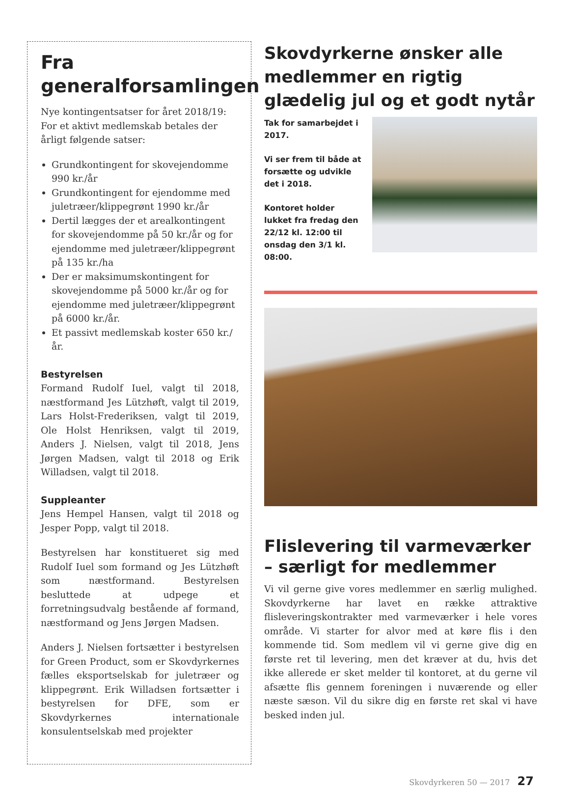Fra generalforsamlingen
Nye kontingentsatser for året 2018/19: For et aktivt medlemskab betales der årligt følgende satser:
Grundkontingent for skovejendomme 990 kr./år
Grundkontingent for ejendomme med juletræer/klippegrønt 1990 kr./år
Dertil lægges der et arealkontingent for skovejendomme på 50 kr./år og for ejendomme med juletræer/klippegrønt på 135 kr./ha
Der er maksimumskontingent for skovejendomme på 5000 kr./år og for ejendomme med juletræer/klippegrønt på 6000 kr./år.
Et passivt medlemskab koster 650 kr./år.
Bestyrelsen
Formand Rudolf Iuel, valgt til 2018, næstformand Jes Lützhøft, valgt til 2019, Lars Holst-Frederiksen, valgt til 2019, Ole Holst Henriksen, valgt til 2019, Anders J. Nielsen, valgt til 2018, Jens Jørgen Madsen, valgt til 2018 og Erik Willadsen, valgt til 2018.
Suppleanter
Jens Hempel Hansen, valgt til 2018 og Jesper Popp, valgt til 2018.
Bestyrelsen har konstitueret sig med Rudolf Iuel som formand og Jes Lützhøft som næstformand. Bestyrelsen besluttede at udpege et forretningsudvalg bestående af formand, næstformand og Jens Jørgen Madsen.
Anders J. Nielsen fortsætter i bestyrelsen for Green Product, som er Skovdyrkernes fælles eksportselskab for juletræer og klippegrønt. Erik Willadsen fortsætter i bestyrelsen for DFE, som er Skovdyrkernes internationale konsulentselskab med projekter
Skovdyrkerne ønsker alle medlemmer en rigtig glædelig jul og et godt nytår
Tak for samarbejdet i 2017.
Vi ser frem til både at forsætte og udvikle det i 2018.
Kontoret holder lukket fra fredag den 22/12 kl. 12:00 til onsdag den 3/1 kl. 08:00.
Flislevering til varmeværker – særligt for medlemmer
Vi vil gerne give vores medlemmer en særlig mulighed. Skovdyrkerne har lavet en række attraktive flisleveringskontrakter med varmeværker i hele vores område. Vi starter for alvor med at køre flis i den kommende tid. Som medlem vil vi gerne give dig en første ret til levering, men det kræver at du, hvis det ikke allerede er sket melder til kontoret, at du gerne vil afsætte flis gennem foreningen i nuværende og eller næste sæson. Vil du sikre dig en første ret skal vi have besked inden jul.
Skovdyrkeren 50 — 2017 27